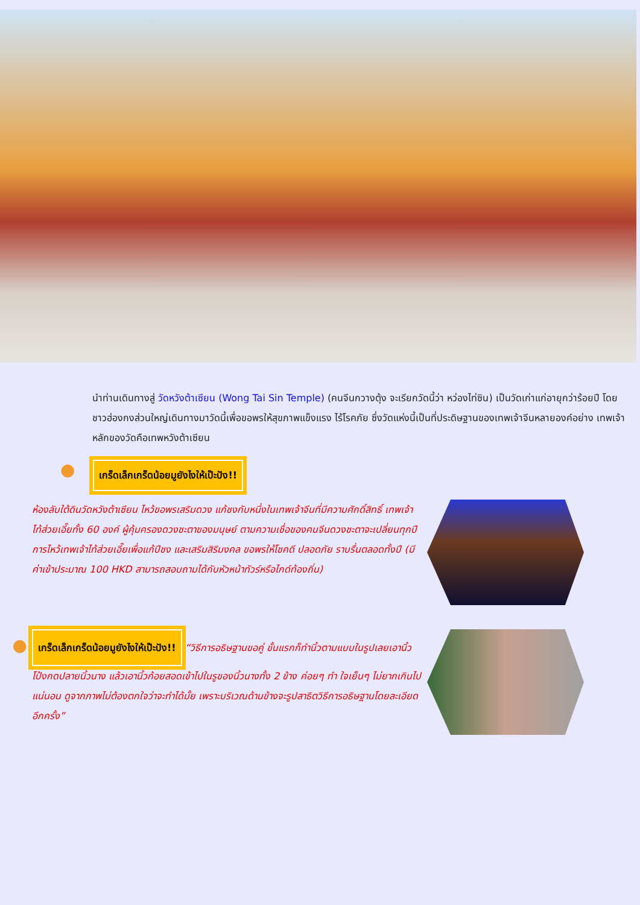นำท่านเดินทางสู่ วัดหวังต้าเซียน (Wong Tai Sin Temple) (คนจีนกวางตุ้ง จะเรียกวัดนี้ว่า หว่องไท่ซิน) เป็นวัดเก่าแก่อายุกว่าร้อยปี โดยชาวฮ่องกงส่วนใหญ่เดินทางมาวัดนี้เพื่อขอพรให้สุขภาพแข็งแรง ไร้โรคภัย ซึ่งวัดแห่งนี้เป็นที่ประดิษฐานของเทพเจ้าจีนหลายองค์อย่าง เทพเจ้าหลักของวัดคือเทพหวังต้าเซียน
● เกร็ดเล็กเกร็ดน้อยมูยังไงให้เป๊ะปัง!!
ห้องลับใต้ดินวัดหวังต้าเซียน ไหว้ขอพรเสริมดวง แก้ชงกับหนึ่งในเทพเจ้าจีนที่มีความศักดิ์สิทธิ์ เทพเจ้าไท้ส่วยเอี๊ยทั้ง 60 องค์ ผู้คุ้มครองดวงชะตาของมนุษย์ ตามความเชื่อของคนจีนดวงชะตาจะเปลี่ยนทุกปี การไหว้เทพเจ้าไท้ส่วยเอี๊ยเพื่อแก้ปีชง และเสริมสิริมงคล ขอพรให้โชคดี ปลอดภัย ราบรื่นตลอดทั้งปี (มีค่าเข้าประมาณ 100 HKD สามารถสอบถามได้กับหัวหน้าทัวร์หรือไกด์ท้องถิ่น)
● เกร็ดเล็กเกร็ดน้อยมูยังไงให้เป๊ะปัง!! “วิธีการอธิษฐานขอคู่ ขั้นแรกก็ทำนิ้วตามแบบในรูปเลยเอานิ้วโป้งกดปลายนิ้วนาง แล้วเอานิ้วก้อยสอดเข้าไปในรูของนิ้วนางทั้ง 2 ข้าง ค่อยๆ ทำ ใจเย็นๆ ไม่ยากเกินไปแน่นอน ดูจากภาพไม่ต้องตกใจว่าจะทำได้มั้ย เพราะบริเวณด้านข้างจะรูปสาธิตวิธีการอธิษฐานโดยละเอียดอีกครั้ง”